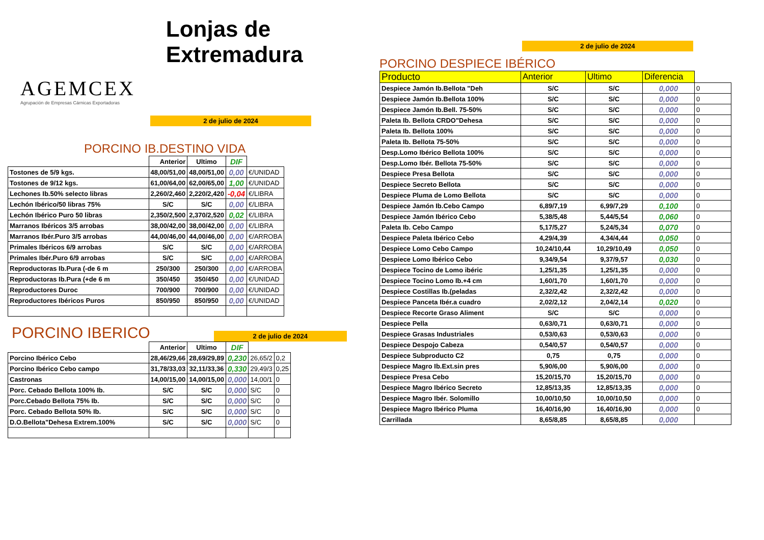AGEMCEX
Agrupación de Empresas Cárnicas Exportadoras
Lonjas de Extremadura
2 de julio de 2024
PORCINO IB.DESTINO VIDA
| | Anterior | Ultimo | DIF | |
| --- | --- | --- | --- | --- |
| Tostones de 5/9 kgs. | 48,00/51,00 | 48,00/51,00 | 0,00 | €/UNIDAD |
| Tostones de 9/12 kgs. | 61,00/64,00 | 62,00/65,00 | 1,00 | €/UNIDAD |
| Lechones Ib.50% selecto libras | 2,260/2,460 | 2,220/2,420 | -0,04 | €/LIBRA |
| Lechón Ibérico/50 libras 75% | S/C | S/C | 0,00 | €/LIBRA |
| Lechón Ibérico Puro 50 libras | 2,350/2,500 | 2,370/2,520 | 0,02 | €/LIBRA |
| Marranos Ibéricos 3/5 arrobas | 38,00/42,00 | 38,00/42,00 | 0,00 | €/LIBRA |
| Marranos Ibér.Puro 3/5 arrobas | 44,00/46,00 | 44,00/46,00 | 0,00 | €/ARROBA |
| Primales Ibéricos 6/9 arrobas | S/C | S/C | 0,00 | €/ARROBA |
| Primales Ibér.Puro 6/9 arrobas | S/C | S/C | 0,00 | €/ARROBA |
| Reproductoras Ib.Pura (-de 6 m | 250/300 | 250/300 | 0,00 | €/ARROBA |
| Reproductoras Ib.Pura (+de 6 m | 350/450 | 350/450 | 0,00 | €/UNIDAD |
| Reproductores Duroc | 700/900 | 700/900 | 0,00 | €/UNIDAD |
| Reproductores Ibéricos Puros | 850/950 | 850/950 | 0,00 | €/UNIDAD |
PORCINO IBERICO
2 de julio de 2024
| | Anterior | Ultimo | DIF | | |
| --- | --- | --- | --- | --- | --- |
| Porcino Ibérico Cebo | 28,46/29,66 | 28,69/29,89 | 0,230 | 26,65/2 | 0,2 |
| Porcino Ibérico Cebo campo | 31,78/33,03 | 32,11/33,36 | 0,330 | 29,49/3 | 0,25 |
| Castronas | 14,00/15,00 | 14,00/15,00 | 0,000 | 14,00/1 | 0 |
| Porc. Cebado Bellota 100% Ib. | S/C | S/C | 0,000 | S/C | 0 |
| Porc.Cebado Bellota 75% Ib. | S/C | S/C | 0,000 | S/C | 0 |
| Porc. Cebado Bellota 50% Ib. | S/C | S/C | 0,000 | S/C | 0 |
| D.O.Bellota"Dehesa Extrem.100% | S/C | S/C | 0,000 | S/C | 0 |
2 de julio de 2024
PORCINO DESPIECE IBÉRICO
| Producto | Anterior | Ultimo | Diferencia | |
| Despiece Jamón Ib.Bellota "Deh | S/C | S/C | 0,000 | 0 |
| Despiece Jamón Ib.Bellota 100% | S/C | S/C | 0,000 | 0 |
| Despiece Jamón Ib.Bell. 75-50% | S/C | S/C | 0,000 | 0 |
| Paleta Ib. Bellota CRDO"Dehesa | S/C | S/C | 0,000 | 0 |
| Paleta Ib. Bellota 100% | S/C | S/C | 0,000 | 0 |
| Paleta Ib. Bellota 75-50% | S/C | S/C | 0,000 | 0 |
| Desp.Lomo Ibérico Bellota 100% | S/C | S/C | 0,000 | 0 |
| Desp.Lomo Ibér. Bellota 75-50% | S/C | S/C | 0,000 | 0 |
| Despiece Presa Bellota | S/C | S/C | 0,000 | 0 |
| Despiece Secreto Bellota | S/C | S/C | 0,000 | 0 |
| Despiece Pluma de Lomo Bellota | S/C | S/C | 0,000 | 0 |
| Despiece Jamón Ib.Cebo Campo | 6,89/7,19 | 6,99/7,29 | 0,100 | 0 |
| Despiece Jamón Ibérico Cebo | 5,38/5,48 | 5,44/5,54 | 0,060 | 0 |
| Paleta Ib. Cebo Campo | 5,17/5,27 | 5,24/5,34 | 0,070 | 0 |
| Despiece Paleta Ibérico Cebo | 4,29/4,39 | 4,34/4,44 | 0,050 | 0 |
| Despiece Lomo Cebo Campo | 10,24/10,44 | 10,29/10,49 | 0,050 | 0 |
| Despiece Lomo Ibérico Cebo | 9,34/9,54 | 9,37/9,57 | 0,030 | 0 |
| Despiece Tocino de Lomo ibéric | 1,25/1,35 | 1,25/1,35 | 0,000 | 0 |
| Despiece Tocino Lomo Ib.+4 cm | 1,60/1,70 | 1,60/1,70 | 0,000 | 0 |
| Despiece Costillas Ib.(peladas | 2,32/2,42 | 2,32/2,42 | 0,000 | 0 |
| Despiece Panceta Ibér.a cuadro | 2,02/2,12 | 2,04/2,14 | 0,020 | 0 |
| Despiece Recorte Graso Aliment | S/C | S/C | 0,000 | 0 |
| Despiece Pella | 0,63/0,71 | 0,63/0,71 | 0,000 | 0 |
| Despiece Grasas Industriales | 0,53/0,63 | 0,53/0,63 | 0,000 | 0 |
| Despiece Despojo Cabeza | 0,54/0,57 | 0,54/0,57 | 0,000 | 0 |
| Despiece Subproducto C2 | 0,75 | 0,75 | 0,000 | 0 |
| Despiece Magro Ib.Ext.sin pres | 5,90/6,00 | 5,90/6,00 | 0,000 | 0 |
| Despiece Presa Cebo | 15,20/15,70 | 15,20/15,70 | 0,000 | 0 |
| Despiece Magro Ibérico Secreto | 12,85/13,35 | 12,85/13,35 | 0,000 | 0 |
| Despiece Magro Ibér. Solomillo | 10,00/10,50 | 10,00/10,50 | 0,000 | 0 |
| Despiece Magro Ibérico Pluma | 16,40/16,90 | 16,40/16,90 | 0,000 | 0 |
| Carrillada | 8,65/8,85 | 8,65/8,85 | 0,000 | |